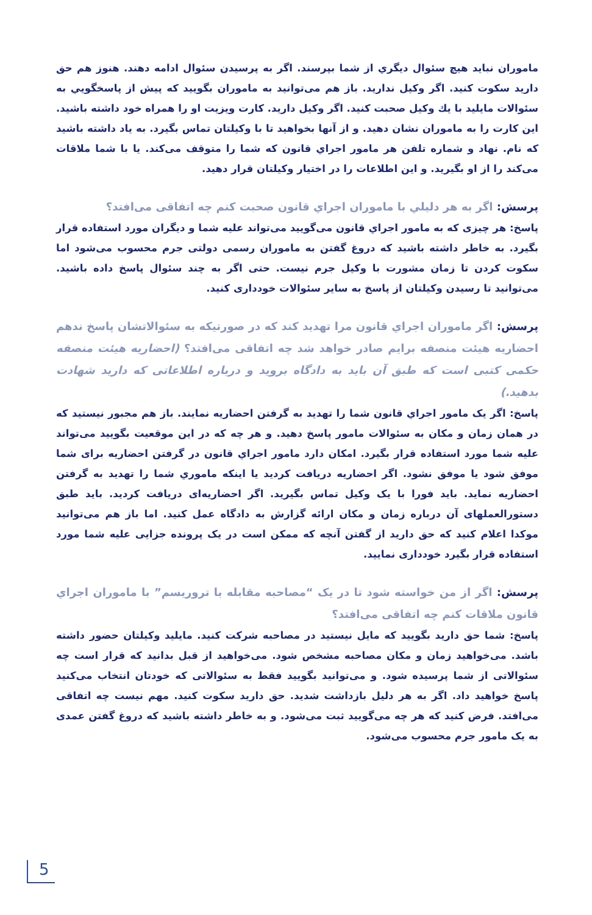ماموران نباید هیچ سئوال دیگري از شما بپرسند. اگر به پرسیدن سئوال ادامه دهند. هنوز هم حق دارید سکوت کنید. اگر وکیل ندارید. باز هم می‌توانید به ماموران بگویید که پیش از پاسخگویي به سئوالات مایلید با یك وکیل صحبت کنید. اگر وکیل دارید. کارت ویزیت او را همراه خود داشته باشید. این کارت را به ماموران نشان دهید. و از آنها بخواهید تا با وکیلتان تماس بگیرد. به یاد داشته باشید که نام. نهاد و شماره تلفن هر مامور اجراي قانون که شما را متوقف می‌کند. یا با شما ملاقات می‌کند را از او بگیرید. و این اطلاعات را در اختیار وکیلتان قرار دهید.
پرسش: اگر به هر دلیلي با ماموران اجراي قانون صحبت کنم چه اتفاقی می‌افتد؟
پاسخ: هر چیزی که به مامور اجراي قانون می‌گویید می‌تواند علیه شما و دیگران مورد استفاده قرار بگیرد. به خاطر داشته باشید که دروغ گفتن به ماموران رسمی دولتی جرم محسوب می‌شود اما سکوت کردن تا زمان مشورت با وکیل جرم نیست. حتی اگر به چند سئوال پاسخ داده باشید. می‌توانید تا رسیدن وکیلتان از پاسخ به سایر سئوالات خودداری کنید.
پرسش: اگر ماموران اجراي قانون مرا تهدید کند که در صورتیکه به سئوالاتشان پاسخ ندهم احضاریه هیئت منصفه برایم صادر خواهد شد چه اتفاقی می‌افتد؟ (احضاریه هیئت منصفه حکمی کتبی است که طبق آن باید به دادگاه بروید و درباره اطلاعاتی که دارید شهادت بدهید.)
پاسخ: اگر یک مامور اجراي قانون شما را تهدید به گرفتن احضاریه نمایند. باز هم مجبور نیستید که در همان زمان و مکان به سئوالات مامور پاسخ دهید. و هر چه که در این موقعیت بگویید می‌تواند علیه شما مورد استفاده قرار بگیرد. امکان دارد مامور اجراي قانون در گرفتن احضاریه برای شما موفق شود یا موفق نشود. اگر احضاریه دریافت کردید یا اینکه ماموري شما را تهدید به گرفتن احضاریه نماید. باید فورا با یک وکیل تماس بگیرید. اگر احضاریه‌ای دریافت کردید. باید طبق دستورالعملهای آن درباره زمان و مکان ارائه گزارش به دادگاه عمل کنید. اما باز هم می‌توانید موکدا اعلام کنید که حق دارید از گفتن آنچه که ممکن است در یک پرونده جزایی علیه شما مورد استفاده قرار بگیرد خودداری نمایید.
پرسش: اگر از من خواسته شود تا در یک “مصاحبه مقابله با تروریسم” با ماموران اجراي قانون ملاقات کنم چه اتفاقی می‌افتد؟
پاسخ: شما حق دارید بگویید که مایل نیستید در مصاحبه شرکت کنید. مایلید وکیلتان حضور داشته باشد. می‌خواهید زمان و مکان مصاحبه مشخص شود. می‌خواهید از قبل بدانید که قرار است چه سئوالاتی از شما پرسیده شود. و می‌توانید بگویید فقط به سئوالاتی که خودتان انتخاب می‌کنید پاسخ خواهید داد. اگر به هر دلیل بازداشت شدید. حق دارید سکوت کنید. مهم نیست چه اتفاقی می‌افتد. فرض کنید که هر چه می‌گویید ثبت می‌شود. و به خاطر داشته باشید که دروغ گفتن عمدی به یک مامور جرم محسوب می‌شود.
5